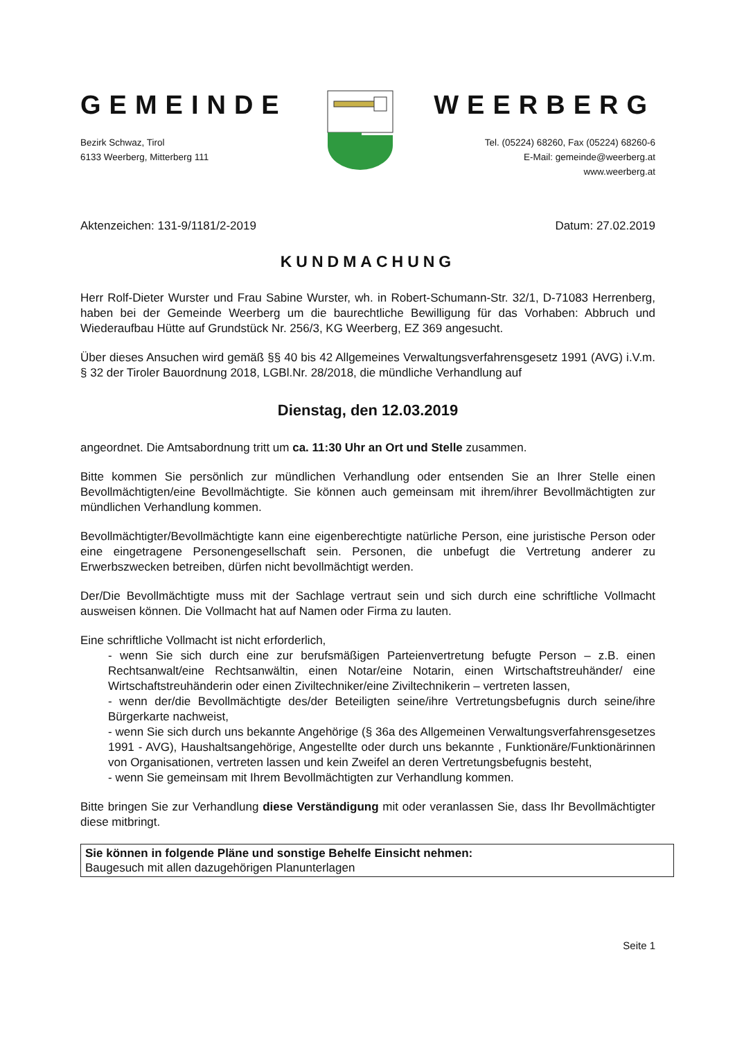GEMEINDE
Bezirk Schwaz, Tirol
6133 Weerberg, Mitterberg 111
WEERBERG
Tel. (05224) 68260, Fax (05224) 68260-6
E-Mail: gemeinde@weerberg.at
www.weerberg.at
Aktenzeichen: 131-9/1181/2-2019 Datum: 27.02.2019
KUNDMACHUNG
Herr Rolf-Dieter Wurster und Frau Sabine Wurster, wh. in Robert-Schumann-Str. 32/1, D-71083 Herrenberg, haben bei der Gemeinde Weerberg um die baurechtliche Bewilligung für das Vorhaben: Abbruch und Wiederaufbau Hütte auf Grundstück Nr. 256/3, KG Weerberg, EZ 369 angesucht.
Über dieses Ansuchen wird gemäß §§ 40 bis 42 Allgemeines Verwaltungsverfahrensgesetz 1991 (AVG) i.V.m. § 32 der Tiroler Bauordnung 2018, LGBl.Nr. 28/2018, die mündliche Verhandlung auf
Dienstag, den 12.03.2019
angeordnet. Die Amtsabordnung tritt um ca. 11:30 Uhr an Ort und Stelle zusammen.
Bitte kommen Sie persönlich zur mündlichen Verhandlung oder entsenden Sie an Ihrer Stelle einen Bevollmächtigten/eine Bevollmächtigte. Sie können auch gemeinsam mit ihrem/ihrer Bevollmächtigten zur mündlichen Verhandlung kommen.
Bevollmächtigter/Bevollmächtigte kann eine eigenberechtigte natürliche Person, eine juristische Person oder eine eingetragene Personengesellschaft sein. Personen, die unbefugt die Vertretung anderer zu Erwerbszwecken betreiben, dürfen nicht bevollmächtigt werden.
Der/Die Bevollmächtigte muss mit der Sachlage vertraut sein und sich durch eine schriftliche Vollmacht ausweisen können. Die Vollmacht hat auf Namen oder Firma zu lauten.
Eine schriftliche Vollmacht ist nicht erforderlich,
- wenn Sie sich durch eine zur berufsmäßigen Parteienvertretung befugte Person – z.B. einen Rechtsanwalt/eine Rechtsanwältin, einen Notar/eine Notarin, einen Wirtschaftstreuhänder/ eine Wirtschaftstreuhänderin oder einen Ziviltechniker/eine Ziviltechnikerin – vertreten lassen,
- wenn der/die Bevollmächtigte des/der Beteiligten seine/ihre Vertretungsbefugnis durch seine/ihre Bürgerkarte nachweist,
- wenn Sie sich durch uns bekannte Angehörige (§ 36a des Allgemeinen Verwaltungsverfahrensgesetzes 1991 - AVG), Haushaltsangehörige, Angestellte oder durch uns bekannte , Funktionäre/Funktionärinnen von Organisationen, vertreten lassen und kein Zweifel an deren Vertretungsbefugnis besteht,
- wenn Sie gemeinsam mit Ihrem Bevollmächtigten zur Verhandlung kommen.
Bitte bringen Sie zur Verhandlung diese Verständigung mit oder veranlassen Sie, dass Ihr Bevollmächtigter diese mitbringt.
Sie können in folgende Pläne und sonstige Behelfe Einsicht nehmen:
Baugesuch mit allen dazugehörigen Planunterlagen
Seite 1